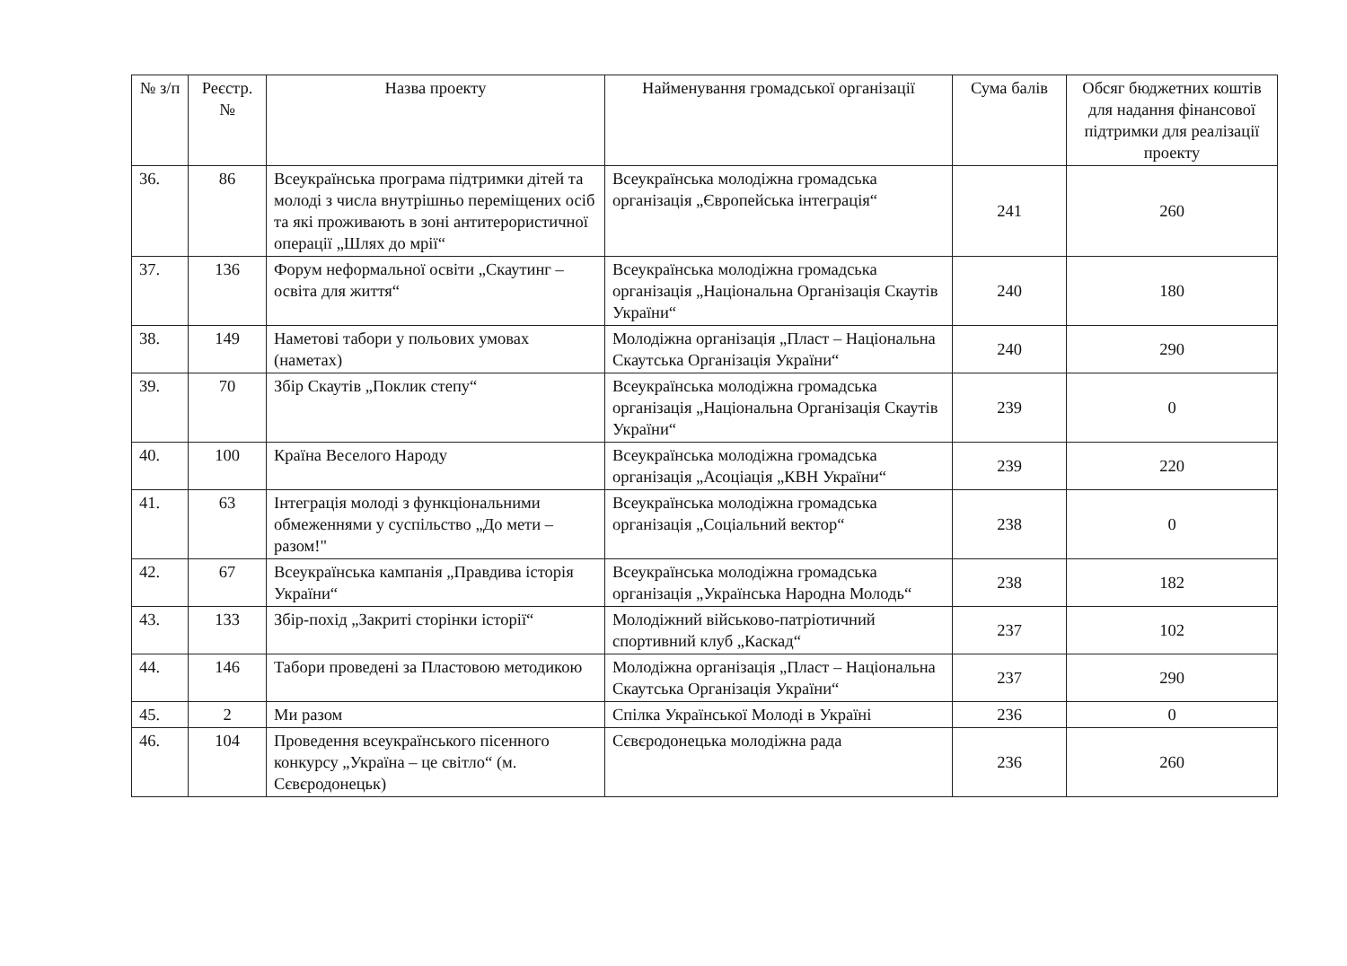| № з/п | Реєстр. № | Назва проекту | Найменування громадської організації | Сума балів | Обсяг бюджетних коштів для надання фінансової підтримки для реалізації проекту |
| --- | --- | --- | --- | --- | --- |
| 36. | 86 | Всеукраїнська програма підтримки дітей та молоді з числа внутрішньо переміщених осіб та які проживають в зоні антитерористичної операції „Шлях до мрії“ | Всеукраїнська молодіжна громадська організація „Європейська інтеграція“ | 241 | 260 |
| 37. | 136 | Форум неформальної освіти „Скаутинг – освіта для життя“ | Всеукраїнська молодіжна громадська організація „Національна Організація Скаутів України“ | 240 | 180 |
| 38. | 149 | Наметові табори у польових умовах (наметах) | Молодіжна організація „Пласт – Національна Скаутська Організація України“ | 240 | 290 |
| 39. | 70 | Збір Скаутів „Поклик степу“ | Всеукраїнська молодіжна громадська організація „Національна Організація Скаутів України“ | 239 | 0 |
| 40. | 100 | Країна Веселого Народу | Всеукраїнська молодіжна громадська організація „Асоціація „КВН України“ | 239 | 220 |
| 41. | 63 | Інтеграція молоді з функціональними обмеженнями у суспільство „До мети – разом!" | Всеукраїнська молодіжна громадська організація „Соціальний вектор“ | 238 | 0 |
| 42. | 67 | Всеукраїнська кампанія „Правдива історія України“ | Всеукраїнська молодіжна громадська організація „Українська Народна Молодь“ | 238 | 182 |
| 43. | 133 | Збір-похід „Закриті сторінки історії“ | Молодіжний військово-патріотичний спортивний клуб „Каскад“ | 237 | 102 |
| 44. | 146 | Табори проведені за Пластовою методикою | Молодіжна організація „Пласт – Національна Скаутська Організація України“ | 237 | 290 |
| 45. | 2 | Ми разом | Спілка Української Молоді в Україні | 236 | 0 |
| 46. | 104 | Проведення всеукраїнського пісенного конкурсу „Україна – це світло“ (м. Сєвєродонецьк) | Сєвєродонецька молодіжна рада | 236 | 260 |